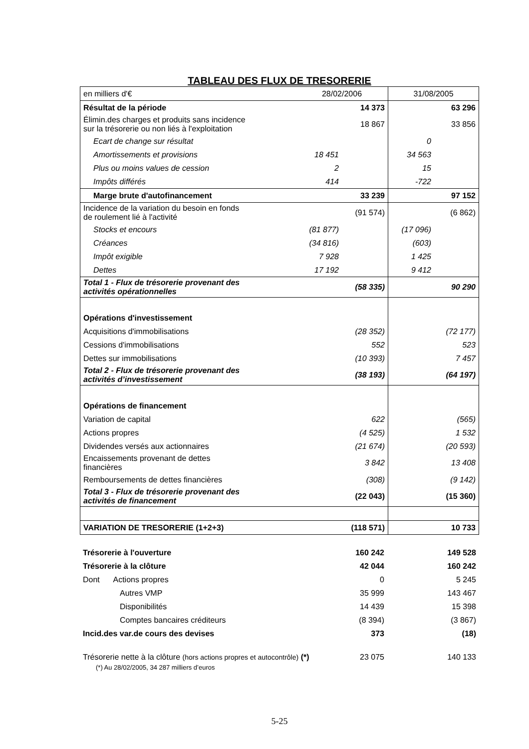TABLEAU DES FLUX DE TRESORERIE
| en milliers d'€ | 28/02/2006 | | 31/08/2005 | |
| Résultat de la période | | 14 373 | | 63 296 |
| Élimin.des charges et produits sans incidence sur la trésorerie ou non liés à l'exploitation | | 18 867 | | 33 856 |
| Ecart de change sur résultat | | | 0 | |
| Amortissements et provisions | 18 451 | | 34 563 | |
| Plus ou moins values de cession | 2 | | 15 | |
| Impôts différés | 414 | | -722 | |
| Marge brute d'autofinancement | | 33 239 | | 97 152 |
| Incidence de la variation du besoin en fonds de roulement lié à l'activité | | (91 574) | | (6 862) |
| Stocks et encours | (81 877) | | (17 096) | |
| Créances | (34 816) | | (603) | |
| Impôt exigible | 7 928 | | 1 425 | |
| Dettes | 17 192 | | 9 412 | |
| Total 1 - Flux de trésorerie provenant des activités opérationnelles | | (58 335) | | 90 290 |
| Opérations d'investissement | | | | |
| Acquisitions d'immobilisations | | (28 352) | | (72 177) |
| Cessions d'immobilisations | | 552 | | 523 |
| Dettes sur immobilisations | | (10 393) | | 7 457 |
| Total 2 - Flux de trésorerie provenant des activités d’investissement | | (38 193) | | (64 197) |
| Opérations de financement | | | | |
| Variation de capital | | 622 | | (565) |
| Actions propres | | (4 525) | | 1 532 |
| Dividendes versés aux actionnaires | | (21 674) | | (20 593) |
| Encaissements provenant de dettes financières | | 3 842 | | 13 408 |
| Remboursements de dettes financières | | (308) | | (9 142) |
| Total 3 - Flux de trésorerie provenant des activités de financement | | (22 043) | | (15 360) |
| VARIATION DE TRESORERIE (1+2+3) | | (118 571) | | 10 733 |
| Trésorerie à l'ouverture | | 160 242 | | 149 528 |
| Trésorerie à la clôture | | 42 044 | | 160 242 |
| Dont Actions propres | | 0 | | 5 245 |
| Autres VMP | | 35 999 | | 143 467 |
| Disponibilités | | 14 439 | | 15 398 |
| Comptes bancaires créditeurs | | (8 394) | | (3 867) |
| Incid.des var.de cours des devises | | 373 | | (18) |
| Trésorerie nette à la clôture (hors actions propres et autocontrôle) (*) | | 23 075 | | 140 133 |
(*) Au 28/02/2005, 34 287 milliers d’euros
5-25